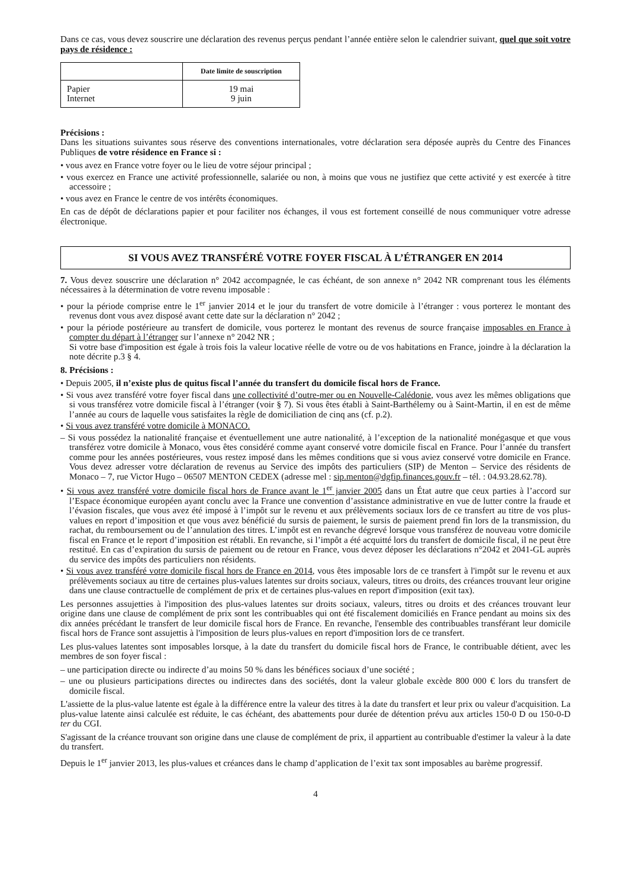Dans ce cas, vous devez souscrire une déclaration des revenus perçus pendant l’année entière selon le calendrier suivant, quel que soit votre pays de résidence :
| | Date limite de souscription |
| --- | --- |
| Papier Internet | 19 mai 9 juin |
Précisions :
Dans les situations suivantes sous réserve des conventions internationales, votre déclaration sera déposée auprès du Centre des Finances Publiques de votre résidence en France si :
• vous avez en France votre foyer ou le lieu de votre séjour principal ;
• vous exercez en France une activité professionnelle, salariée ou non, à moins que vous ne justifiez que cette activité y est exercée à titre accessoire ;
• vous avez en France le centre de vos intérêts économiques.
En cas de dépôt de déclarations papier et pour faciliter nos échanges, il vous est fortement conseillé de nous communiquer votre adresse électronique.
SI VOUS AVEZ TRANSFÉRÉ VOTRE FOYER FISCAL À L’ÉTRANGER EN 2014
7. Vous devez souscrire une déclaration n° 2042 accompagnée, le cas échéant, de son annexe n° 2042 NR comprenant tous les éléments nécessaires à la détermination de votre revenu imposable :
• pour la période comprise entre le 1<sup>er</sup> janvier 2014 et le jour du transfert de votre domicile à l’étranger : vous porterez le montant des revenus dont vous avez disposé avant cette date sur la déclaration n° 2042 ;
• pour la période postérieure au transfert de domicile, vous porterez le montant des revenus de source française imposables en France à compter du départ à l’étranger sur l’annexe n° 2042 NR ;
Si votre base d'imposition est égale à trois fois la valeur locative réelle de votre ou de vos habitations en France, joindre à la déclaration la note décrite p.3 § 4.
8. Précisions :
• Depuis 2005, il n’existe plus de quitus fiscal l’année du transfert du domicile fiscal hors de France.
• Si vous avez transféré votre foyer fiscal dans une collectivité d’outre-mer ou en Nouvelle-Calédonie, vous avez les mêmes obligations que si vous transférez votre domicile fiscal à l’étranger (voir § 7). Si vous êtes établi à Saint-Barthélemy ou à Saint-Martin, il en est de même l’année au cours de laquelle vous satisfaites la règle de domiciliation de cinq ans (cf. p.2).
• Si vous avez transféré votre domicile à MONACO.
– Si vous possédez la nationalité française et éventuellement une autre nationalité, à l’exception de la nationalité monégasque et que vous transférez votre domicile à Monaco, vous êtes considéré comme ayant conservé votre domicile fiscal en France. Pour l’année du transfert comme pour les années postérieures, vous restez imposé dans les mêmes conditions que si vous aviez conservé votre domicile en France. Vous devez adresser votre déclaration de revenus au Service des impôts des particuliers (SIP) de Menton – Service des résidents de Monaco – 7, rue Victor Hugo – 06507 MENTON CEDEX (adresse mel : sip.menton@dgfip.finances.gouv.fr – tél. : 04.93.28.62.78).
• Si vous avez transféré votre domicile fiscal hors de France avant le 1<sup>er</sup> janvier 2005 dans un État autre que ceux parties à l’accord sur l’Espace économique européen ayant conclu avec la France une convention d’assistance administrative en vue de lutter contre la fraude et l’évasion fiscales, que vous avez été imposé à l’impôt sur le revenu et aux prélèvements sociaux lors de ce transfert au titre de vos plus-values en report d’imposition et que vous avez bénéficié du sursis de paiement, le sursis de paiement prend fin lors de la transmission, du rachat, du remboursement ou de l’annulation des titres. L’impôt est en revanche dégrevé lorsque vous transférez de nouveau votre domicile fiscal en France et le report d’imposition est rétabli. En revanche, si l’impôt a été acquitté lors du transfert de domicile fiscal, il ne peut être restitué. En cas d’expiration du sursis de paiement ou de retour en France, vous devez déposer les déclarations n°2042 et 2041-GL auprès du service des impôts des particuliers non résidents.
• Si vous avez transféré votre domicile fiscal hors de France en 2014, vous êtes imposable lors de ce transfert à l'impôt sur le revenu et aux prélèvements sociaux au titre de certaines plus-values latentes sur droits sociaux, valeurs, titres ou droits, des créances trouvant leur origine dans une clause contractuelle de complément de prix et de certaines plus-values en report d'imposition (exit tax).
Les personnes assujetties à l'imposition des plus-values latentes sur droits sociaux, valeurs, titres ou droits et des créances trouvant leur origine dans une clause de complément de prix sont les contribuables qui ont été fiscalement domiciliés en France pendant au moins six des dix années précédant le transfert de leur domicile fiscal hors de France. En revanche, l'ensemble des contribuables transférant leur domicile fiscal hors de France sont assujettis à l'imposition de leurs plus-values en report d'imposition lors de ce transfert.
Les plus-values latentes sont imposables lorsque, à la date du transfert du domicile fiscal hors de France, le contribuable détient, avec les membres de son foyer fiscal :
– une participation directe ou indirecte d’au moins 50 % dans les bénéfices sociaux d’une société ;
– une ou plusieurs participations directes ou indirectes dans des sociétés, dont la valeur globale excède 800 000 € lors du transfert de domicile fiscal.
L'assiette de la plus-value latente est égale à la différence entre la valeur des titres à la date du transfert et leur prix ou valeur d'acquisition. La plus-value latente ainsi calculée est réduite, le cas échéant, des abattements pour durée de détention prévu aux articles 150-0 D ou 150-0-D ter du CGI.
S'agissant de la créance trouvant son origine dans une clause de complément de prix, il appartient au contribuable d'estimer la valeur à la date du transfert.
Depuis le 1<sup>er</sup> janvier 2013, les plus-values et créances dans le champ d’application de l’exit tax sont imposables au barème progressif.
4